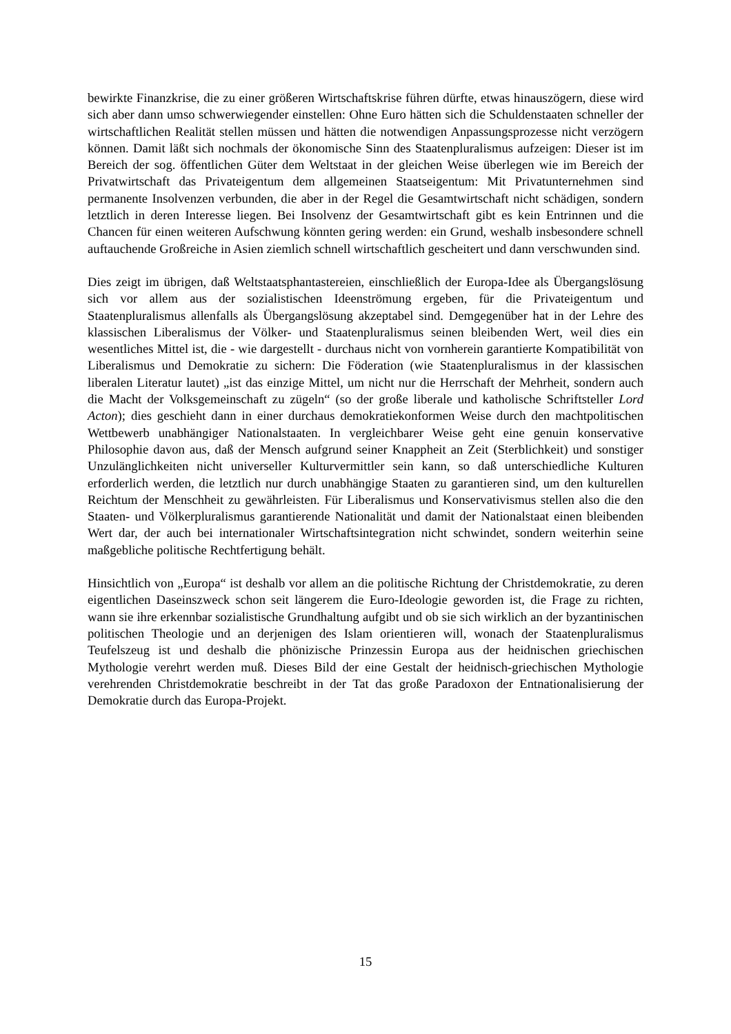bewirkte Finanzkrise, die zu einer größeren Wirtschaftskrise führen dürfte, etwas hinauszögern, diese wird sich aber dann umso schwerwiegender einstellen: Ohne Euro hätten sich die Schuldenstaaten schneller der wirtschaftlichen Realität stellen müssen und hätten die notwendigen Anpassungsprozesse nicht verzögern können. Damit läßt sich nochmals der ökonomische Sinn des Staatenpluralismus aufzeigen: Dieser ist im Bereich der sog. öffentlichen Güter dem Weltstaat in der gleichen Weise überlegen wie im Bereich der Privatwirtschaft das Privateigentum dem allgemeinen Staatseigentum: Mit Privatunternehmen sind permanente Insolvenzen verbunden, die aber in der Regel die Gesamtwirtschaft nicht schädigen, sondern letztlich in deren Interesse liegen. Bei Insolvenz der Gesamtwirtschaft gibt es kein Entrinnen und die Chancen für einen weiteren Aufschwung könnten gering werden: ein Grund, weshalb insbesondere schnell auftauchende Großreiche in Asien ziemlich schnell wirtschaftlich gescheitert und dann verschwunden sind.
Dies zeigt im übrigen, daß Weltstaatsphantastereien, einschließlich der Europa-Idee als Übergangslösung sich vor allem aus der sozialistischen Ideenströmung ergeben, für die Privateigentum und Staatenpluralismus allenfalls als Übergangslösung akzeptabel sind. Demgegenüber hat in der Lehre des klassischen Liberalismus der Völker- und Staatenpluralismus seinen bleibenden Wert, weil dies ein wesentliches Mittel ist, die - wie dargestellt - durchaus nicht von vornherein garantierte Kompatibilität von Liberalismus und Demokratie zu sichern: Die Föderation (wie Staatenpluralismus in der klassischen liberalen Literatur lautet) „ist das einzige Mittel, um nicht nur die Herrschaft der Mehrheit, sondern auch die Macht der Volksgemeinschaft zu zügeln“ (so der große liberale und katholische Schriftsteller Lord Acton); dies geschieht dann in einer durchaus demokratiekonformen Weise durch den machtpolitischen Wettbewerb unabhängiger Nationalstaaten. In vergleichbarer Weise geht eine genuin konservative Philosophie davon aus, daß der Mensch aufgrund seiner Knappheit an Zeit (Sterblichkeit) und sonstiger Unzulänglichkeiten nicht universeller Kulturvermittler sein kann, so daß unterschiedliche Kulturen erforderlich werden, die letztlich nur durch unabhängige Staaten zu garantieren sind, um den kulturellen Reichtum der Menschheit zu gewährleisten. Für Liberalismus und Konservativismus stellen also die den Staaten- und Völkerpluralismus garantierende Nationalität und damit der Nationalstaat einen bleibenden Wert dar, der auch bei internationaler Wirtschaftsintegration nicht schwindet, sondern weiterhin seine maßgebliche politische Rechtfertigung behält.
Hinsichtlich von „Europa“ ist deshalb vor allem an die politische Richtung der Christdemokratie, zu deren eigentlichen Daseinszweck schon seit längerem die Euro-Ideologie geworden ist, die Frage zu richten, wann sie ihre erkennbar sozialistische Grundhaltung aufgibt und ob sie sich wirklich an der byzantinischen politischen Theologie und an derjenigen des Islam orientieren will, wonach der Staatenpluralismus Teufelszeug ist und deshalb die phönizische Prinzessin Europa aus der heidnischen griechischen Mythologie verehrt werden muß. Dieses Bild der eine Gestalt der heidnisch-griechischen Mythologie verehrenden Christdemokratie beschreibt in der Tat das große Paradoxon der Entnationalisierung der Demokratie durch das Europa-Projekt.
15